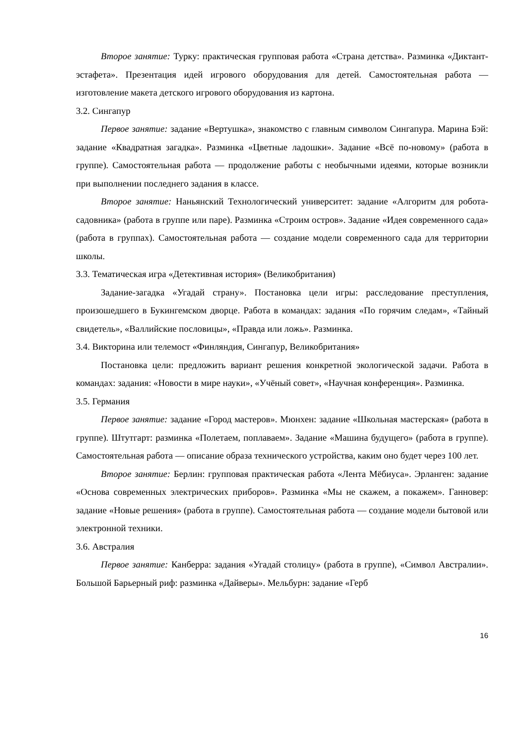Второе занятие: Турку: практическая групповая работа «Страна детства». Разминка «Диктант-эстафета». Презентация идей игрового оборудования для детей. Самостоятельная работа — изготовление макета детского игрового оборудования из картона.
3.2. Сингапур
Первое занятие: задание «Вертушка», знакомство с главным символом Сингапура. Марина Бэй: задание «Квадратная загадка». Разминка «Цветные ладошки». Задание «Всё по-новому» (работа в группе). Самостоятельная работа — продолжение работы с необычными идеями, которые возникли при выполнении последнего задания в классе.
Второе занятие: Наньянский Технологический университет: задание «Алгоритм для робота-садовника» (работа в группе или паре). Разминка «Строим остров». Задание «Идея современного сада» (работа в группах). Самостоятельная работа — создание модели современного сада для территории школы.
3.3. Тематическая игра «Детективная история» (Великобритания)
Задание-загадка «Угадай страну». Постановка цели игры: расследование преступления, произошедшего в Букингемском дворце. Работа в командах: задания «По горячим следам», «Тайный свидетель», «Валлийские пословицы», «Правда или ложь». Разминка.
3.4. Викторина или телемост «Финляндия, Сингапур, Великобритания»
Постановка цели: предложить вариант решения конкретной экологической задачи. Работа в командах: задания: «Новости в мире науки», «Учёный совет», «Научная конференция». Разминка.
3.5. Германия
Первое занятие: задание «Город мастеров». Мюнхен: задание «Школьная мастерская» (работа в группе). Штутгарт: разминка «Полетаем, поплаваем». Задание «Машина будущего» (работа в группе). Самостоятельная работа — описание образа технического устройства, каким оно будет через 100 лет.
Второе занятие: Берлин: групповая практическая работа «Лента Мёбиуса». Эрланген: задание «Основа современных электрических приборов». Разминка «Мы не скажем, а покажем». Ганновер: задание «Новые решения» (работа в группе). Самостоятельная работа — создание модели бытовой или электронной техники.
3.6. Австралия
Первое занятие: Канберра: задания «Угадай столицу» (работа в группе), «Символ Австралии». Большой Барьерный риф: разминка «Дайверы». Мельбурн: задание «Герб
16